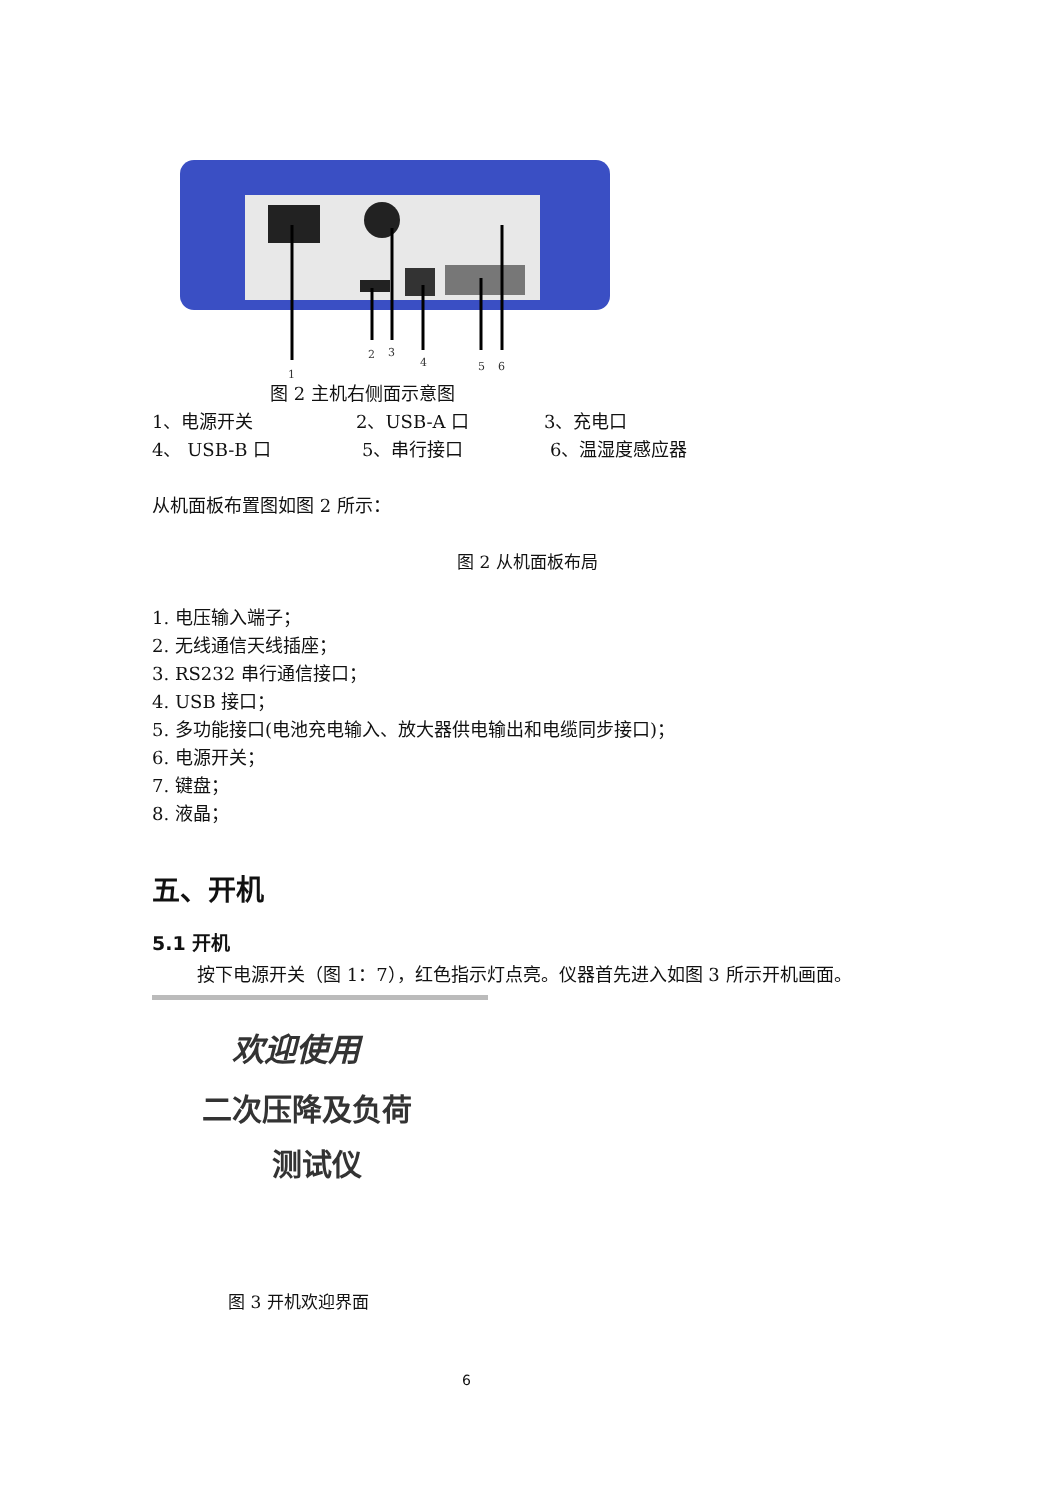1
2
3
4
5
6
图 2 主机右侧面示意图
1、电源开关 2、USB-A 口 3、充电口
4、 USB-B 口 5、串行接口 6、温湿度感应器
从机面板布置图如图 2 所示：
图 2 从机面板布局
1. 电压输入端子；
2. 无线通信天线插座；
3. RS232 串行通信接口；
4. USB 接口；
5. 多功能接口(电池充电输入、放大器供电输出和电缆同步接口)；
6. 电源开关；
7. 键盘；
8. 液晶；
五、开机
5.1 开机
按下电源开关（图 1：7），红色指示灯点亮。仪器首先进入如图 3 所示开机画面。
欢迎使用
二次压降及负荷
测试仪
图 3 开机欢迎界面
6